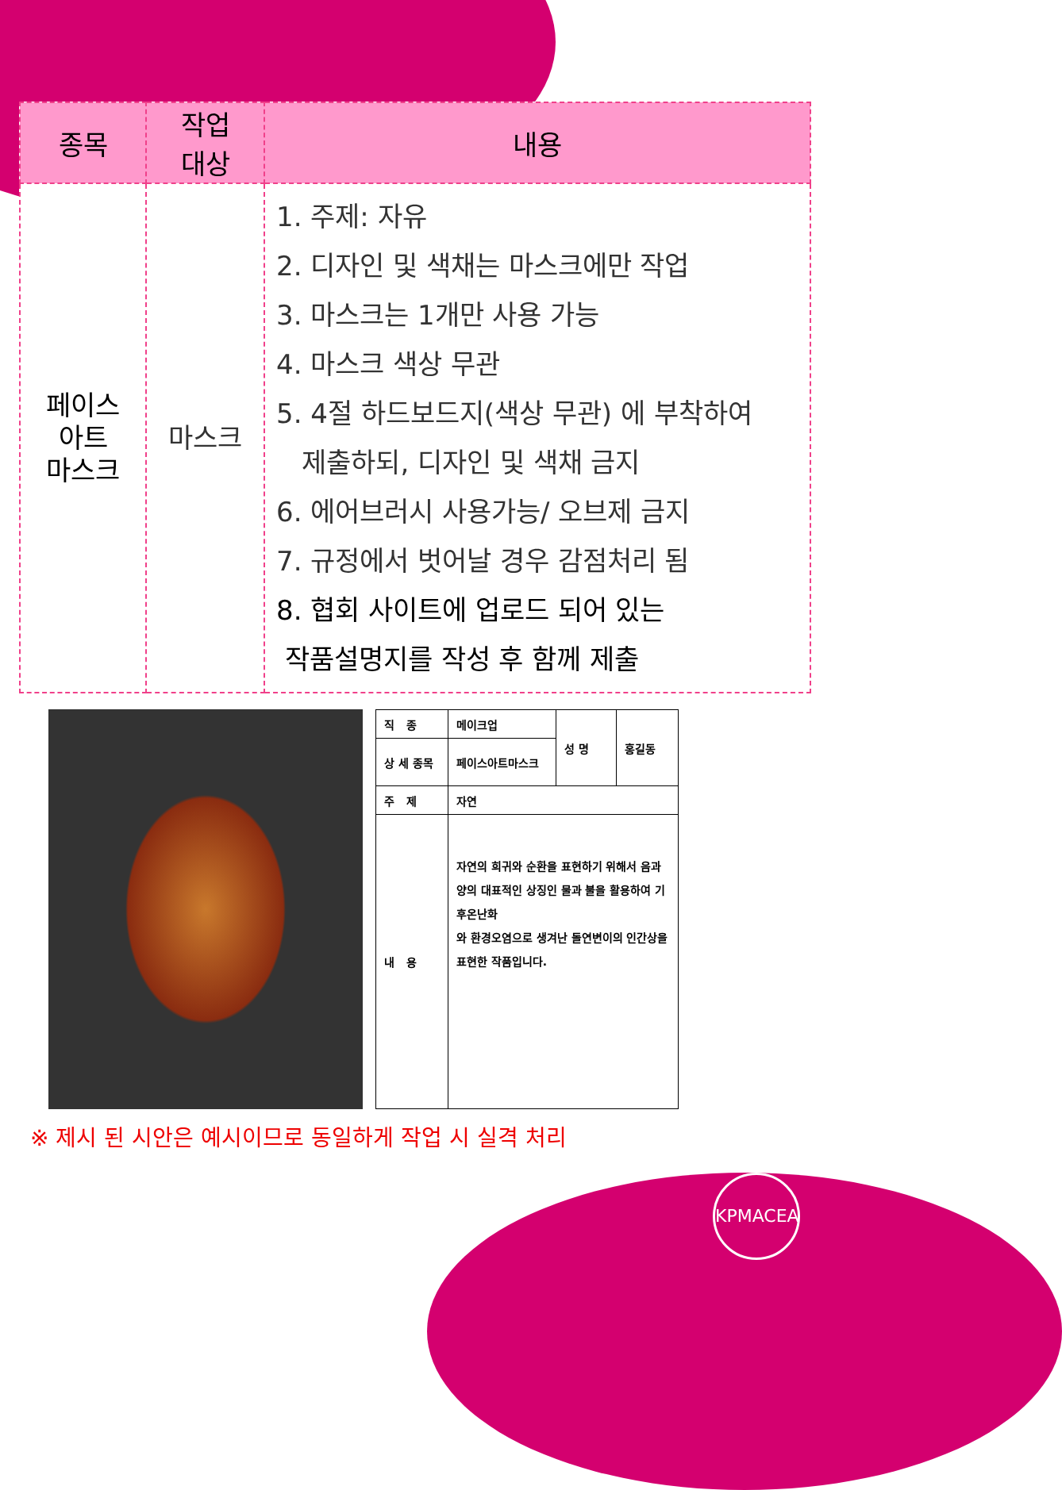| 종목 | 작업 대상 | 내용 |
| --- | --- | --- |
| 페이스 아트 마스크 | 마스크 | 1. 주제: 자유 2. 디자인 및 색채는 마스크에만 작업 3. 마스크는 1개만 사용 가능 4. 마스크 색상 무관 5. 4절 하드보드지(색상 무관) 에 부착하여 제출하되, 디자인 및 색채 금지 6. 에어브러시 사용가능/ 오브제 금지 7. 규정에서 벗어날 경우 감점처리 됨 8. 협회 사이트에 업로드 되어 있는 작품설명지를 작성 후 함께 제출 |
| 직 종 | 메이크업 | 성 명 | 홍길동 |
| 상 세 종목 | 페이스아트마스크 | | |
| 주 제 | 자연 | | |
| 내 용 | 자연의 희귀와 순환을 표현하기 위해서 음과 양의 대표적인 상징인 물과 불을 활용하여 기후온난화 와 환경오염으로 생겨난 돌연변이의 인간상을 표현한 작품입니다. | | |
※ 제시 된 시안은 예시이므로 동일하게 작업 시 실격 처리
KPMACEA